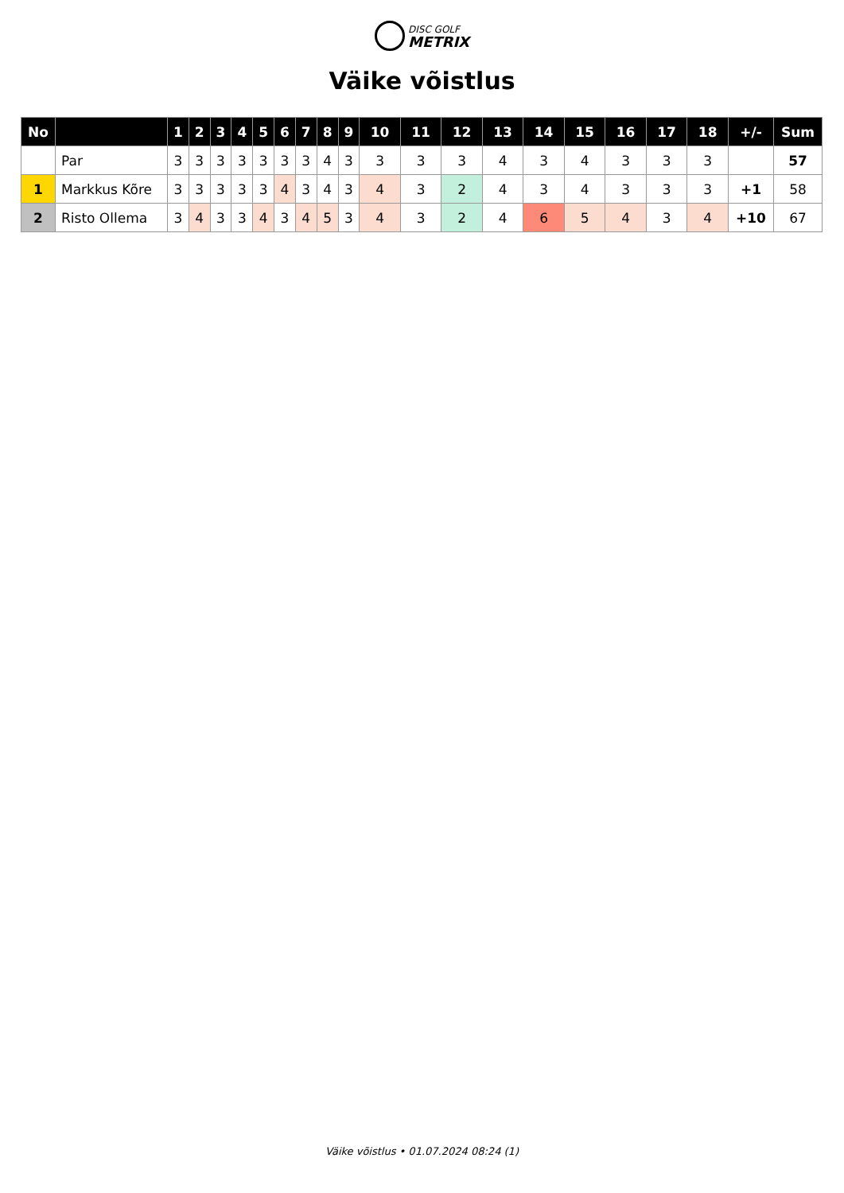DISC GOLF
METRIX
Väike võistlus
| No | | 1 | 2 | 3 | 4 | 5 | 6 | 7 | 8 | 9 | 10 | 11 | 12 | 13 | 14 | 15 | 16 | 17 | 18 | +/- | Sum |
| --- | --- | --- | --- | --- | --- | --- | --- | --- | --- | --- | --- | --- | --- | --- | --- | --- | --- | --- | --- | --- | --- |
| | Par | 3 | 3 | 3 | 3 | 3 | 3 | 3 | 4 | 3 | 3 | 3 | 3 | 4 | 3 | 4 | 3 | 3 | 3 | | 57 |
| 1 | Markkus Kõre | 3 | 3 | 3 | 3 | 3 | 4 | 3 | 4 | 3 | 4 | 3 | 2 | 4 | 3 | 4 | 3 | 3 | 3 | +1 | 58 |
| 2 | Risto Ollema | 3 | 4 | 3 | 3 | 4 | 3 | 4 | 5 | 3 | 4 | 3 | 2 | 4 | 6 | 5 | 4 | 3 | 4 | +10 | 67 |
Väike võistlus • 01.07.2024 08:24 (1)